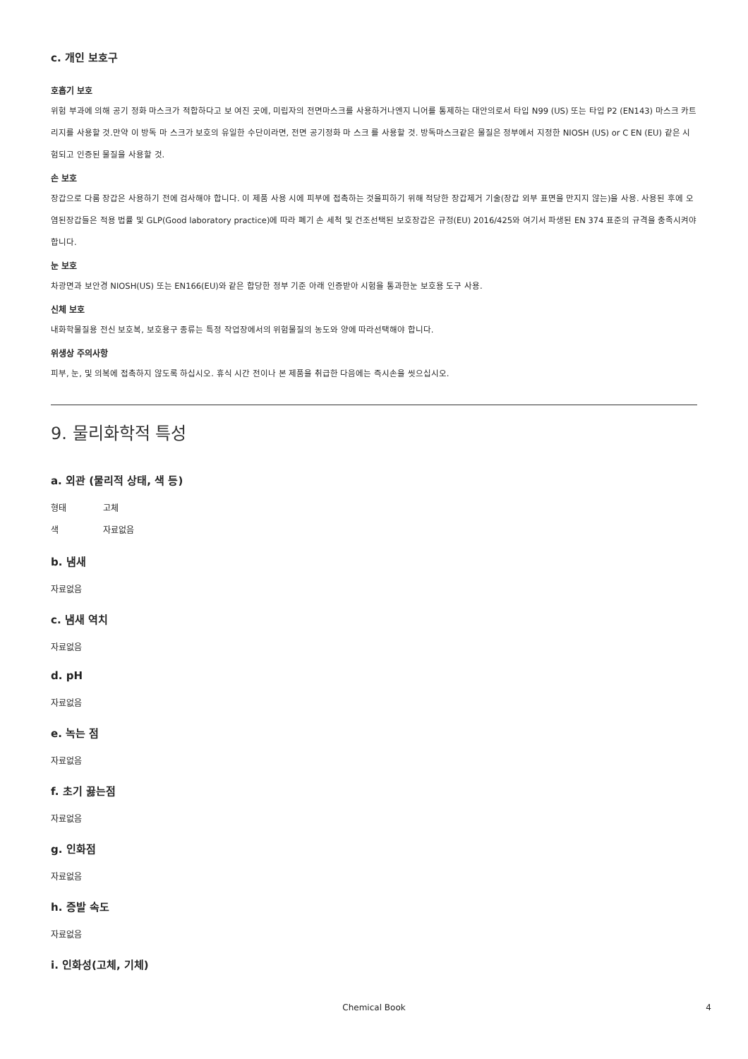c. 개인 보호구
호흡기 보호
위험 부과에 의해 공기 정화 마스크가 적합하다고 보 여진 곳에, 미립자의 전면마스크를 사용하거나엔지 니어를 통제하는 대안의로서 타입 N99 (US) 또는 타입 P2 (EN143) 마스크 카트리지를 사용할 것.만약 이 방독 마 스크가 보호의 유일한 수단이라면, 전면 공기정화 마 스크 를 사용할 것. 방독마스크같은 물질은 정부에서 지정한 NIOSH (US) or C EN (EU) 같은 시험되고 인증된 물질을 사용할 것.
손 보호
장갑으로 다룸 장갑은 사용하기 전에 검사해야 합니다. 이 제품 사용 시에 피부에 접촉하는 것을피하기 위해 적당한 장갑제거 기술(장갑 외부 표면을 만지지 않는)을 사용. 사용된 후에 오염된장갑들은 적용 법률 및 GLP(Good laboratory practice)에 따라 폐기 손 세척 및 건조선택된 보호장갑은 규정(EU) 2016/425와 여기서 파생된 EN 374 표준의 규격을 충족시켜야 합니다.
눈 보호
차광면과 보안경 NIOSH(US) 또는 EN166(EU)와 같은 합당한 정부 기준 아래 인증받아 시험을 통과한눈 보호용 도구 사용.
신체 보호
내화학물질용 전신 보호복, 보호용구 종류는 특정 작업장에서의 위험물질의 농도와 양에 따라선택해야 합니다.
위생상 주의사항
피부, 눈, 및 의복에 접촉하지 않도록 하십시오. 휴식 시간 전이나 본 제품을 취급한 다음에는 즉시손을 씻으십시오.
9. 물리화학적 특성
a. 외관 (물리적 상태, 색 등)
형태 고체
색 자료없음
b. 냄새
자료없음
c. 냄새 역치
자료없음
d. pH
자료없음
e. 녹는 점
자료없음
f. 초기 끓는점
자료없음
g. 인화점
자료없음
h. 증발 속도
자료없음
i. 인화성(고체, 기체)
Chemical Book 4